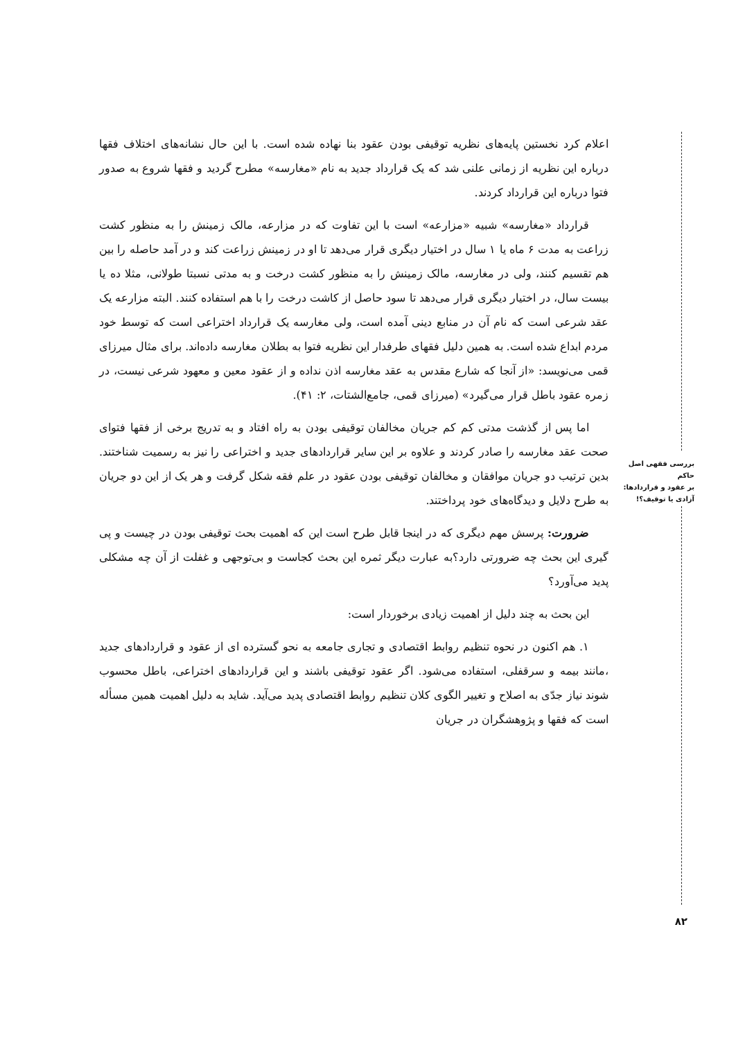بررسی فقهی اصل حاکم
بر عقود و قراردادها:
آزادی یا توقیف؟!
۸۲
اعلام کرد نخستین پایه‌های نظریه توقیفی بودن عقود بنا نهاده شده است. با این حال نشانه‌های اختلاف فقها درباره این نظریه از زمانی علنی شد که یک قرارداد جدید به نام «مغارسه» مطرح گردید و فقها شروع به صدور فتوا درباره این قرارداد کردند.
قرارداد «مغارسه» شبیه «مزارعه» است با این تفاوت که در مزارعه، مالک زمینش را به منظور کشت زراعت به مدت ۶ ماه یا ۱ سال در اختیار دیگری قرار می‌دهد تا او در زمینش زراعت کند و در آمد حاصله را بین هم تقسیم کنند، ولی در مغارسه، مالک زمینش را به منظور کشت درخت و به مدتی نسبتا طولانی، مثلا ده یا بیست سال، در اختیار دیگری قرار می‌دهد تا سود حاصل از کاشت درخت را با هم استفاده کنند. البته مزارعه یک عقد شرعی است که نام آن در منابع دینی آمده است، ولی مغارسه یک قرارداد اختراعی است که توسط خود مردم ابداع شده است. به همین دلیل فقهای طرفدار این نظریه فتوا به بطلان مغارسه داده‌اند. برای مثال میرزای قمی می‌نویسد: «از آنجا که شارع مقدس به عقد مغارسه اذن نداده و از عقود معین و معهود شرعی نیست، در زمره عقود باطل قرار می‌گیرد» (میرزای قمی، جامع‌الشتات، ۲: ۴۱).
اما پس از گذشت مدتی کم کم جریان مخالفان توقیفی بودن به راه افتاد و به تدریج برخی از فقها فتوای صحت عقد مغارسه را صادر کردند و علاوه بر این سایر قراردادهای جدید و اختراعی را نیز به رسمیت شناختند. بدین ترتیب دو جریان موافقان و مخالفان توقیفی بودن عقود در علم فقه شکل گرفت و هر یک از این دو جریان به طرح دلایل و دیدگاه‌های خود پرداختند.
ضرورت: پرسش مهم دیگری که در اینجا قابل طرح است این که اهمیت بحث توقیفی بودن در چیست و پی گیری این بحث چه ضرورتی دارد؟به عبارت دیگر ثمره این بحث کجاست و بی‌توجهی و غفلت از آن چه مشکلی پدید می‌آورد؟
این بحث به چند دلیل از اهمیت زیادی برخوردار است:
۱. هم اکنون در نحوه تنظیم روابط اقتصادی و تجاری جامعه به نحو گسترده ای از عقود و قراردادهای جدید ،مانند بیمه و سرقفلی، استفاده می‌شود. اگر عقود توقیفی باشند و این قراردادهای اختراعی، باطل محسوب شوند نیاز جدّی به اصلاح و تغییر الگوی کلان تنظیم روابط اقتصادی پدید می‌آید. شاید به دلیل اهمیت همین مسأله است که فقها و پژوهشگران در جریان